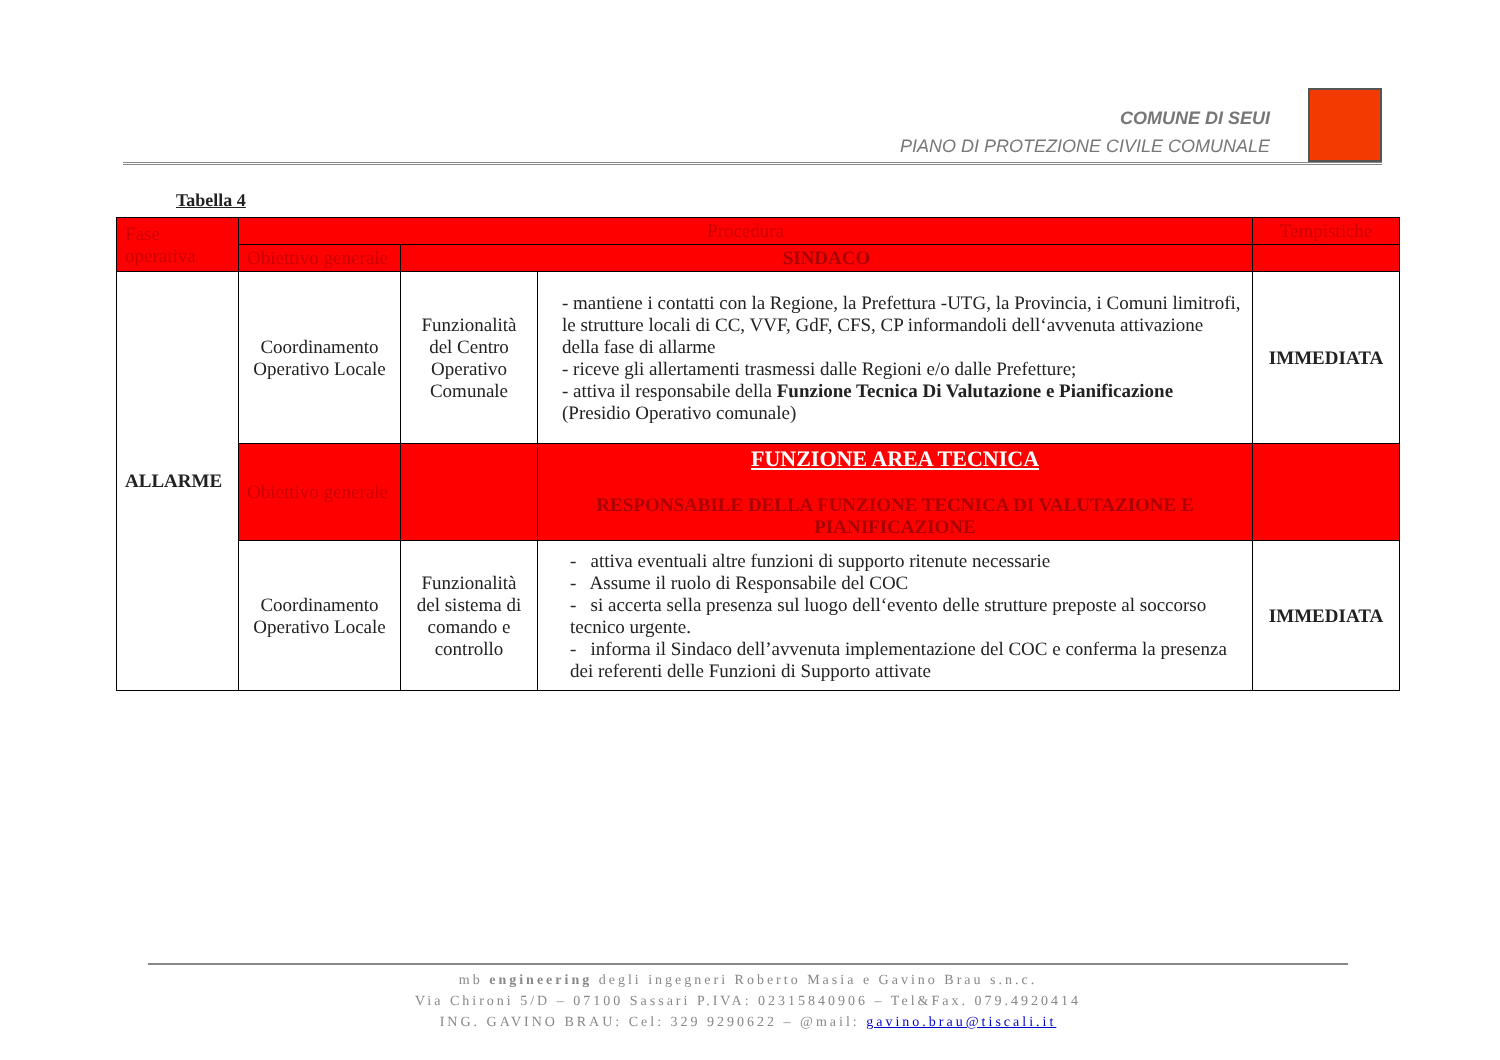COMUNE DI SEUI
PIANO DI PROTEZIONE CIVILE COMUNALE
Tabella 4
| Fase operativa | Procedura | | | Tempistiche |
| --- | --- | --- | --- | --- |
| | Obiettivo generale | SINDACO | | |
| ALLARME | Coordinamento Operativo Locale | Funzionalità del Centro Operativo Comunale | - mantiene i contatti con la Regione, la Prefettura -UTG, la Provincia, i Comuni limitrofi, le strutture locali di CC, VVF, GdF, CFS, CP informandoli dell‘avvenuta attivazione della fase di allarme - riceve gli allertamenti trasmessi dalle Regioni e/o dalle Prefetture; - attiva il responsabile della Funzione Tecnica Di Valutazione e Pianificazione (Presidio Operativo comunale) | IMMEDIATA |
| | Obiettivo generale | | FUNZIONE AREA TECNICA RESPONSABILE DELLA FUNZIONE TECNICA DI VALUTAZIONE E PIANIFICAZIONE | |
| | Coordinamento Operativo Locale | Funzionalità del sistema di comando e controllo | - attiva eventuali altre funzioni di supporto ritenute necessarie - Assume il ruolo di Responsabile del COC - si accerta sella presenza sul luogo dell‘evento delle strutture preposte al soccorso tecnico urgente. - informa il Sindaco dell’avvenuta implementazione del COC e conferma la presenza dei referenti delle Funzioni di Supporto attivate | IMMEDIATA |
mb engineering degli ingegneri Roberto Masia e Gavino Brau s.n.c.
Via Chironi 5/D – 07100 Sassari P.IVA: 02315840906 – Tel&Fax. 079.4920414
ING. GAVINO BRAU: Cel: 329 9290622 – @mail: gavino.brau@tiscali.it